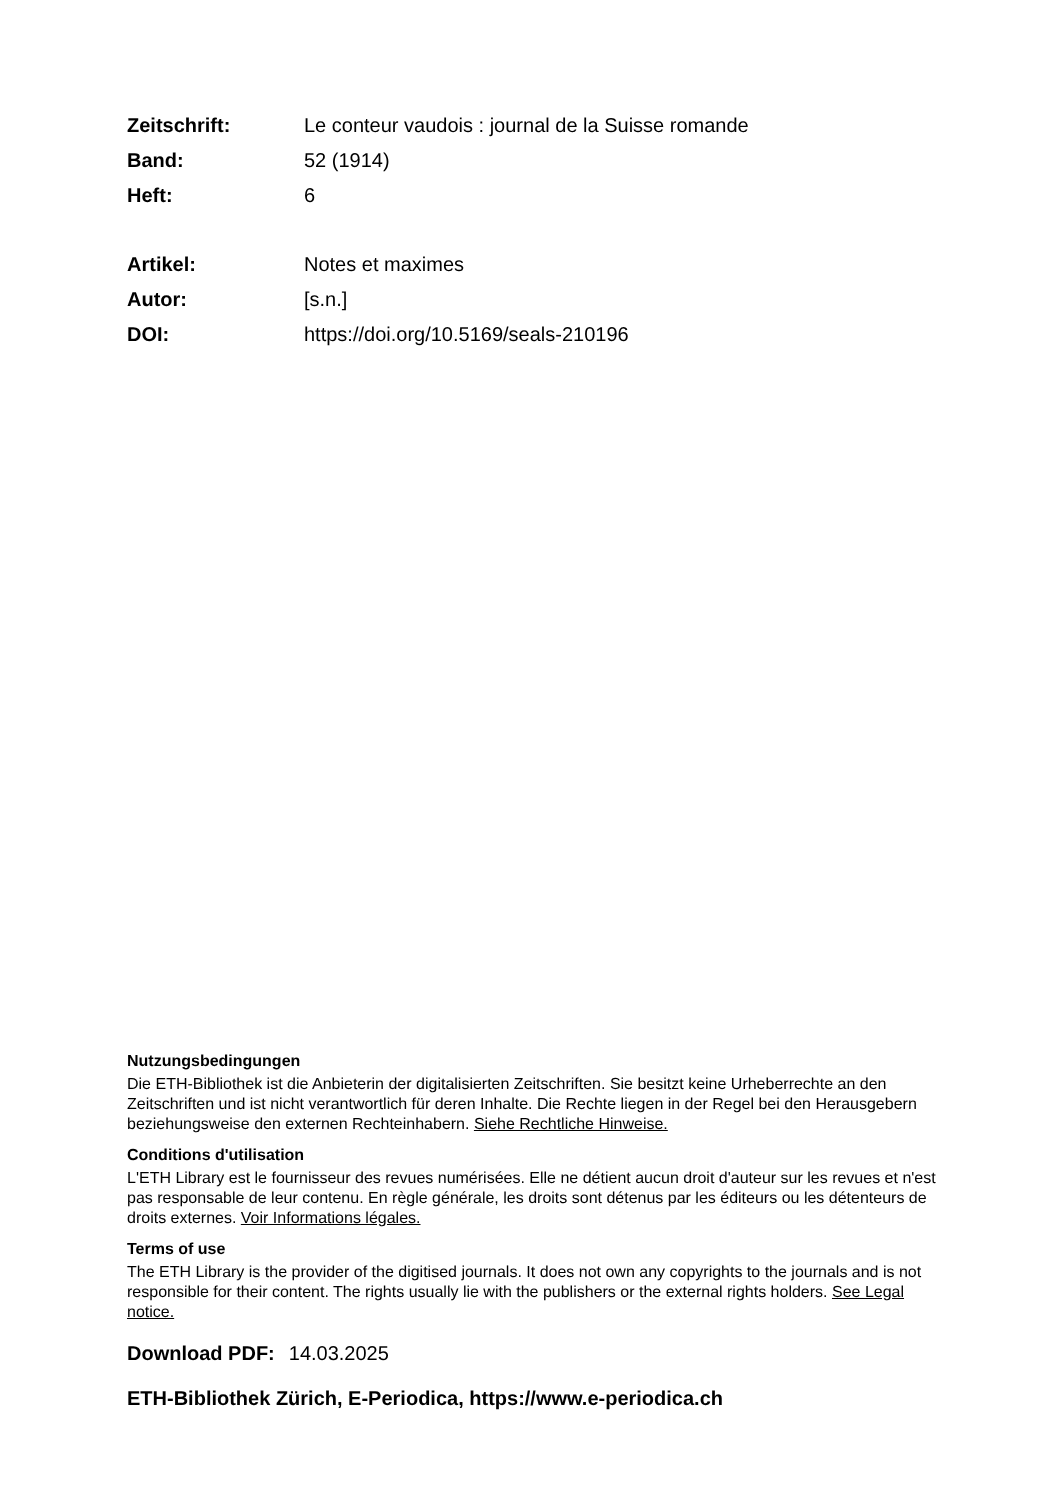Zeitschrift: Le conteur vaudois : journal de la Suisse romande
Band: 52 (1914)
Heft: 6
Artikel: Notes et maximes
Autor: [s.n.]
DOI: https://doi.org/10.5169/seals-210196
Nutzungsbedingungen
Die ETH-Bibliothek ist die Anbieterin der digitalisierten Zeitschriften. Sie besitzt keine Urheberrechte an den Zeitschriften und ist nicht verantwortlich für deren Inhalte. Die Rechte liegen in der Regel bei den Herausgebern beziehungsweise den externen Rechteinhabern. Siehe Rechtliche Hinweise.
Conditions d'utilisation
L'ETH Library est le fournisseur des revues numérisées. Elle ne détient aucun droit d'auteur sur les revues et n'est pas responsable de leur contenu. En règle générale, les droits sont détenus par les éditeurs ou les détenteurs de droits externes. Voir Informations légales.
Terms of use
The ETH Library is the provider of the digitised journals. It does not own any copyrights to the journals and is not responsible for their content. The rights usually lie with the publishers or the external rights holders. See Legal notice.
Download PDF: 14.03.2025
ETH-Bibliothek Zürich, E-Periodica, https://www.e-periodica.ch